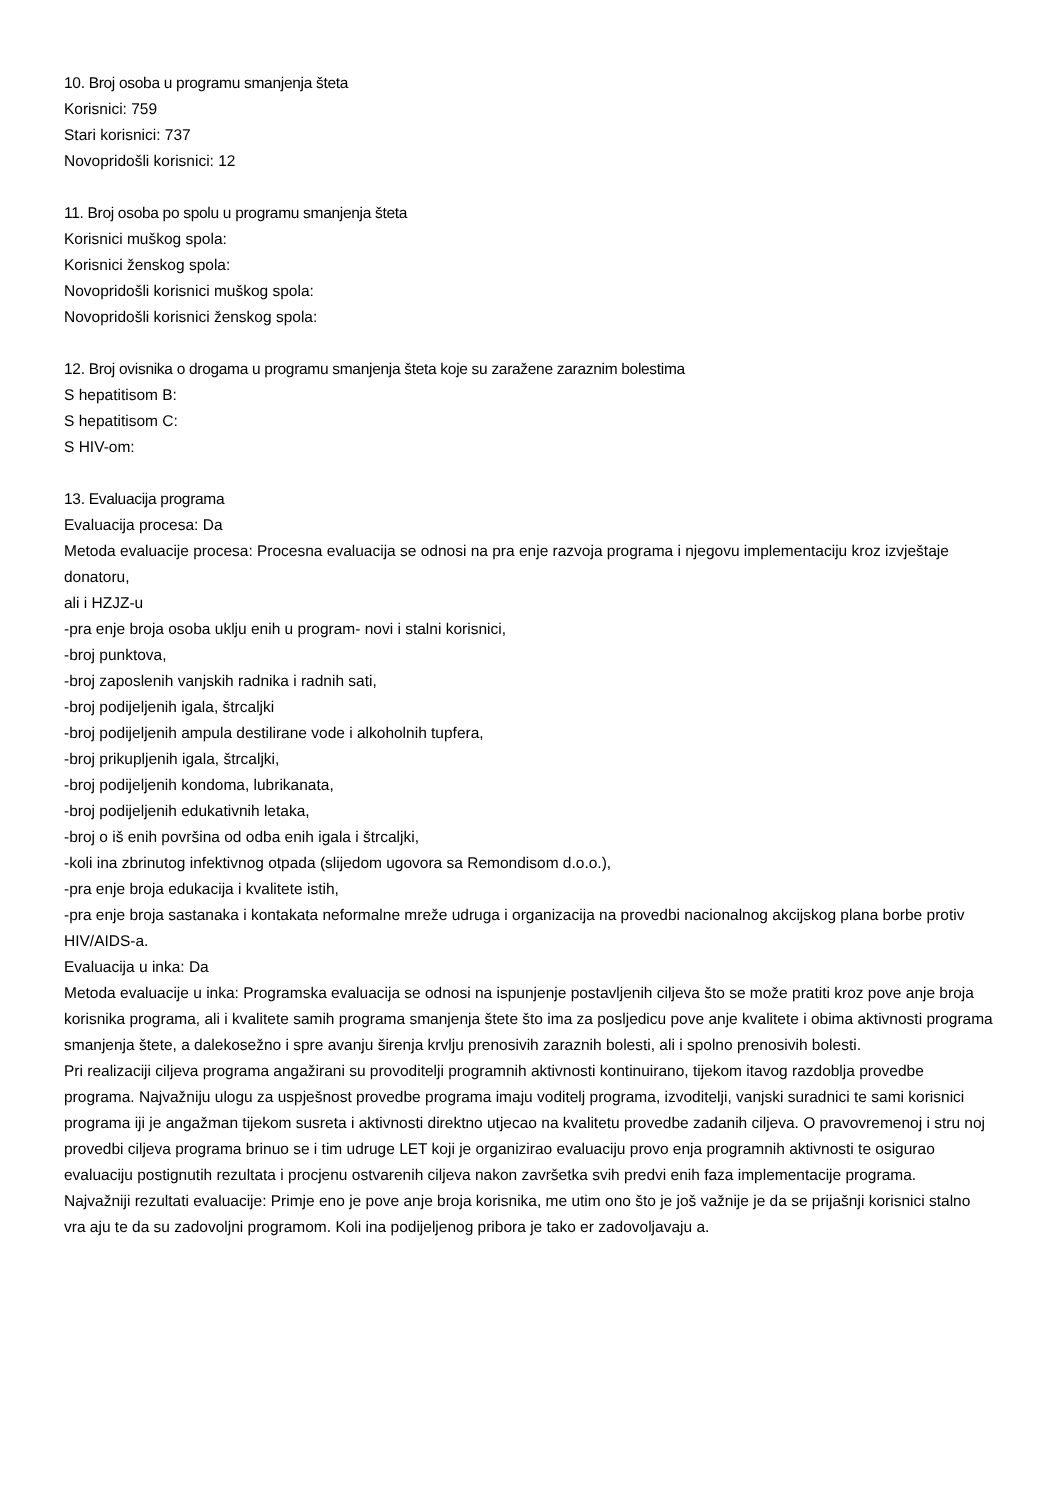10. Broj osoba u programu smanjenja šteta
Korisnici: 759
Stari korisnici: 737
Novopridošli korisnici: 12
11. Broj osoba po spolu u programu smanjenja šteta
Korisnici muškog spola:
Korisnici ženskog spola:
Novopridošli korisnici muškog spola:
Novopridošli korisnici ženskog spola:
12. Broj ovisnika o drogama u programu smanjenja šteta koje su zaražene zaraznim bolestima
S hepatitisom B:
S hepatitisom C:
S HIV-om:
13. Evaluacija programa
Evaluacija procesa: Da
Metoda evaluacije procesa: Procesna evaluacija se odnosi na pra enje razvoja programa i njegovu implementaciju kroz izvještaje donatoru,
ali i HZJZ-u
-pra enje broja osoba uklju enih u program- novi i stalni korisnici,
-broj punktova,
-broj zaposlenih vanjskih radnika i radnih sati,
-broj podijeljenih igala, štrcaljki
-broj podijeljenih ampula destilirane vode i alkoholnih tupfera,
-broj prikupljenih igala, štrcaljki,
-broj podijeljenih kondoma, lubrikanata,
-broj podijeljenih edukativnih letaka,
-broj o iš enih površina od odba enih igala i štrcaljki,
-koli ina zbrinutog infektivnog otpada (slijedom ugovora sa Remondisom d.o.o.),
-pra enje broja edukacija i kvalitete istih,
-pra enje broja sastanaka i kontakata neformalne mreže udruga i organizacija na provedbi nacionalnog akcijskog plana borbe protiv HIV/AIDS-a.
Evaluacija u inka: Da
Metoda evaluacije u inka: Programska evaluacija se odnosi na ispunjenje postavljenih ciljeva što se može pratiti kroz pove anje broja
korisnika programa, ali i kvalitete samih programa smanjenja štete što ima za posljedicu pove anje kvalitete i obima aktivnosti programa smanjenja štete, a dalekosežno i spre avanju širenja krvlju prenosivih zaraznih bolesti, ali i spolno prenosivih bolesti.
Pri realizaciji ciljeva programa angažirani su provoditelji programnih aktivnosti kontinuirano, tijekom itavog razdoblja provedbe programa. Najvažniju ulogu za uspješnost provedbe programa imaju voditelj programa, izvoditelji, vanjski suradnici te sami korisnici programa iji je angažman tijekom susreta i aktivnosti direktno utjecao na kvalitetu provedbe zadanih ciljeva. O pravovremenoj i stru noj provedbi ciljeva programa brinuo se i tim udruge LET koji je organizirao evaluaciju provo enja programnih aktivnosti te osigurao evaluaciju postignutih rezultata i procjenu ostvarenih ciljeva nakon završetka svih predvi enih faza implementacije programa.
Najvažniji rezultati evaluacije: Primje eno je pove anje broja korisnika, me utim ono što je još važnije je da se prijašnji korisnici stalno vra aju te da su zadovoljni programom. Koli ina podijeljenog pribora je tako er zadovoljavaju a.